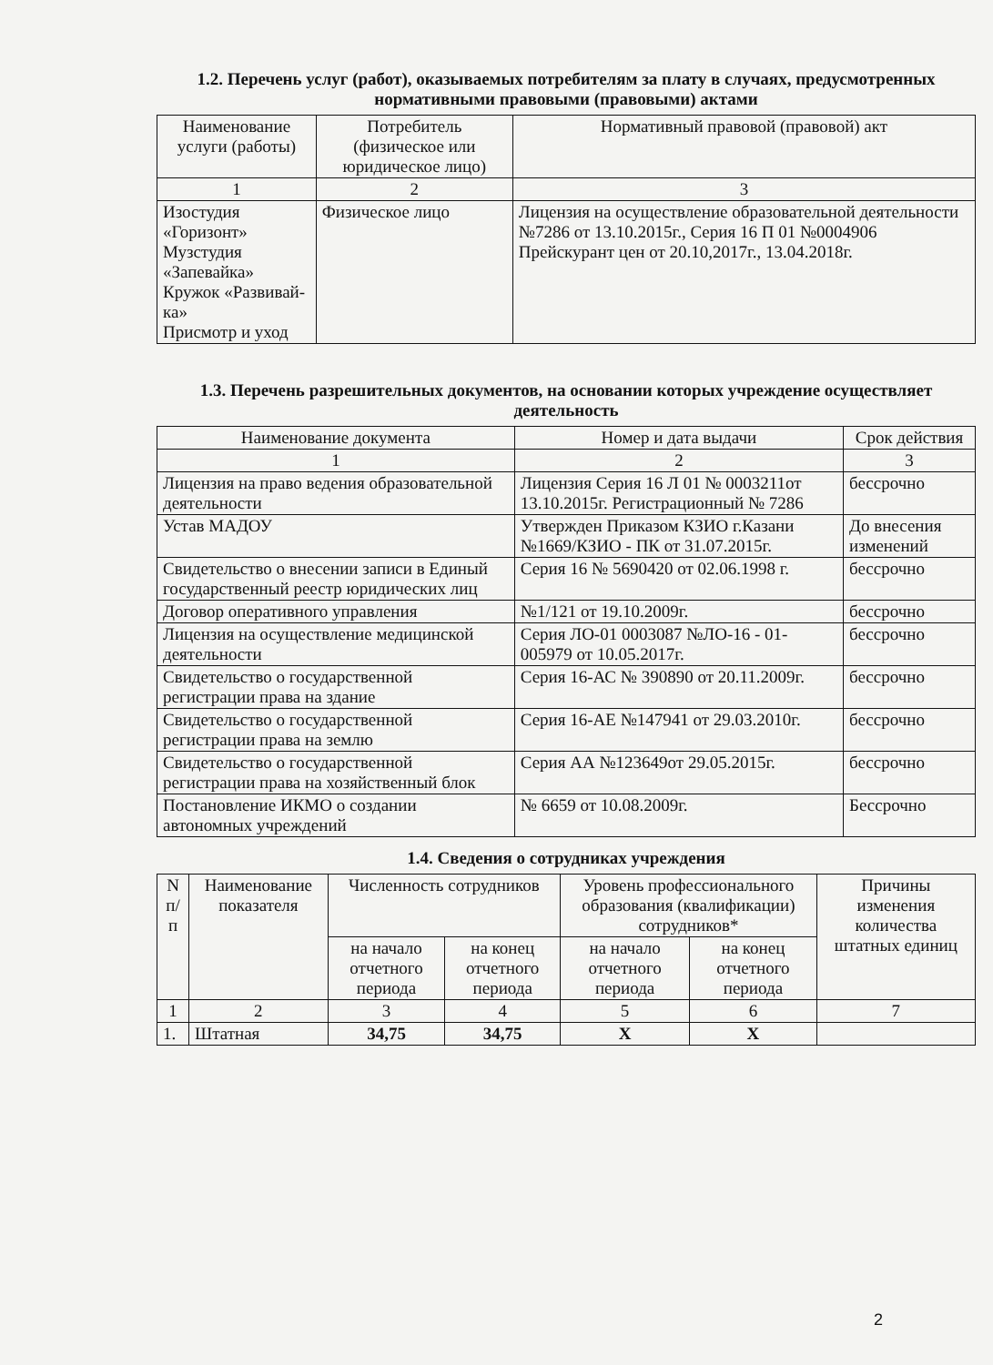1.2. Перечень услуг (работ), оказываемых потребителям за плату в случаях, предусмотренных нормативными правовыми (правовыми) актами
| Наименование услуги (работы) | Потребитель (физическое или юридическое лицо) | Нормативный правовой (правовой) акт |
| --- | --- | --- |
| 1 | 2 | 3 |
| Изостудия «Горизонт» Музстудия «Запевайка» Кружок «Развивай-ка» Присмотр и уход | Физическое лицо | Лицензия на осуществление образовательной деятельности №7286 от 13.10.2015г., Серия 16 П 01 №0004906 Прейскурант цен от 20.10,2017г., 13.04.2018г. |
1.3. Перечень разрешительных документов, на основании которых учреждение осуществляет деятельность
| Наименование документа | Номер и дата выдачи | Срок действия |
| --- | --- | --- |
| 1 | 2 | 3 |
| Лицензия на право ведения образовательной деятельности | Лицензия Серия 16 Л 01 № 0003211от 13.10.2015г. Регистрационный № 7286 | бессрочно |
| Устав МАДОУ | Утвержден Приказом КЗИО г.Казани №1669/КЗИО - ПК от 31.07.2015г. | До внесения изменений |
| Свидетельство о внесении записи в Единый государственный реестр юридических лиц | Серия 16 № 5690420 от 02.06.1998 г. | бессрочно |
| Договор оперативного управления | №1/121 от 19.10.2009г. | бессрочно |
| Лицензия на осуществление медицинской деятельности | Серия ЛО-01 0003087 №ЛО-16 - 01-005979 от 10.05.2017г. | бессрочно |
| Свидетельство о государственной регистрации права на здание | Серия 16-АС № 390890 от 20.11.2009г. | бессрочно |
| Свидетельство о государственной регистрации права на землю | Серия 16-АЕ №147941 от 29.03.2010г. | бессрочно |
| Свидетельство о государственной регистрации права на хозяйственный блок | Серия АА №123649от 29.05.2015г. | бессрочно |
| Постановление ИКМО о создании автономных учреждений | № 6659 от 10.08.2009г. | Бессрочно |
1.4. Сведения о сотрудниках учреждения
| N п/п | Наименование показателя | Численность сотрудников | | Уровень профессионального образования (квалификации) сотрудников* | | Причины изменения количества штатных единиц |
| --- | --- | --- | --- | --- | --- | --- |
| | | на начало отчетного периода | на конец отчетного периода | на начало отчетного периода | на конец отчетного периода | |
| 1 | 2 | 3 | 4 | 5 | 6 | 7 |
| 1. | Штатная | 34,75 | 34,75 | Х | Х | |
2